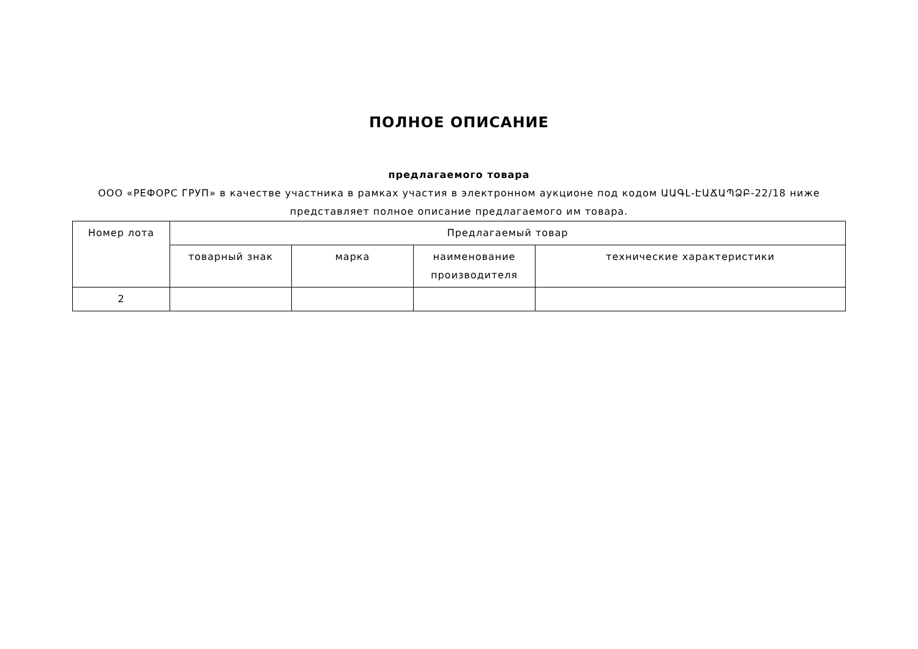ПОЛНОЕ ОПИСАНИЕ
предлагаемого товара
ООО «РЕФОРС ГРУП» в качестве участника в рамках участия в электронном аукционе под кодом ԱԱԳԼ-ԷԱՃԱՊՁԲ-22/18 ниже представляет полное описание предлагаемого им товара.
| Номер лота | Предлагаемый товар | | | |
| --- | --- | --- | --- | --- |
| | товарный знак | марка | наименование производителя | технические характеристики |
| 2 | | | | |